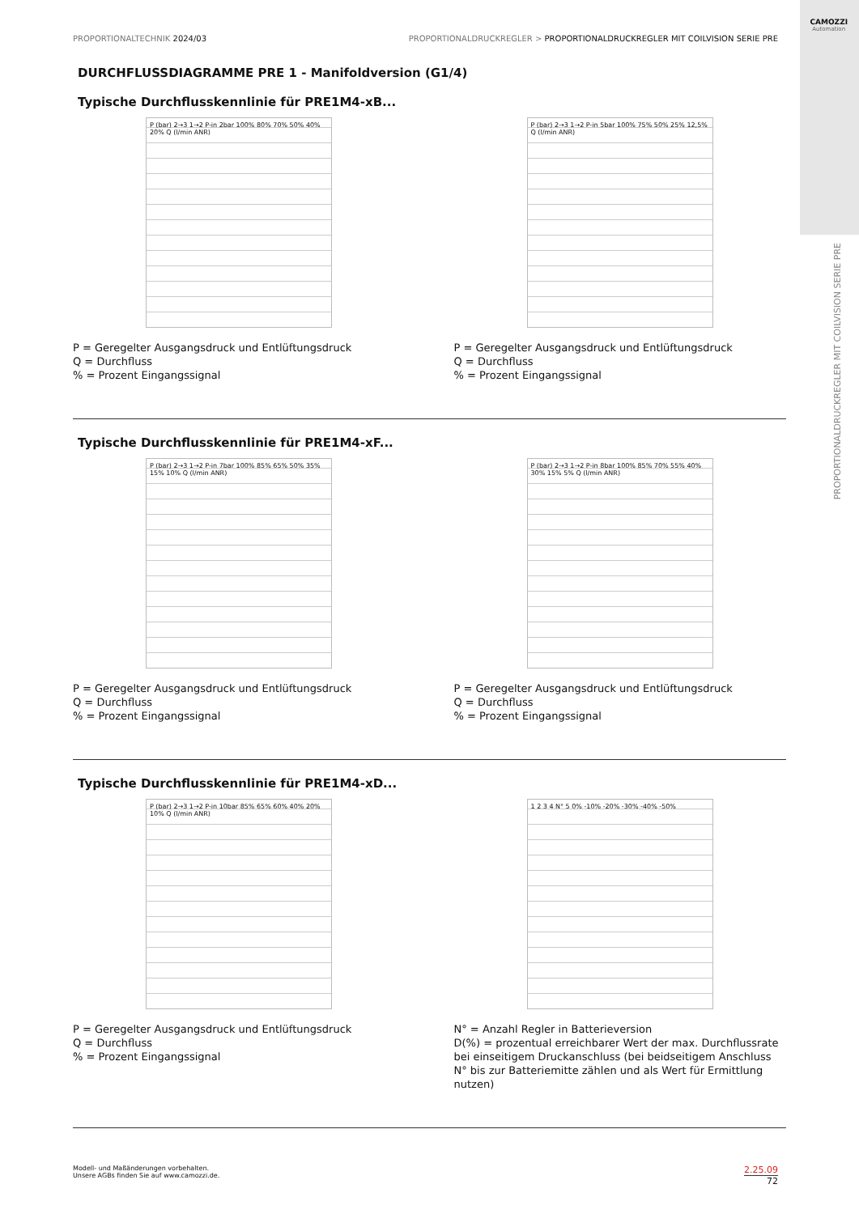CAMOZZI
Automation
PROPORTIONALTECHNIK 2024/03 PROPORTIONALDRUCKREGLER > PROPORTIONALDRUCKREGLER MIT COILVISION SERIE PRE
PROPORTIONALDRUCKREGLER MIT COILVISION SERIE PRE
DURCHFLUSSDIAGRAMME PRE 1 - Manifoldversion (G1/4)
Typische Durchflusskennlinie für PRE1M4-xB...
P (bar) 2→3 1→2 P-in 2bar 100% 80% 70% 50% 40% 20% Q (l/min ANR)
P = Geregelter Ausgangsdruck und Entlüftungsdruck
Q = Durchfluss
% = Prozent Eingangssignal
P (bar) 2→3 1→2 P-in 5bar 100% 75% 50% 25% 12,5% Q (l/min ANR)
P = Geregelter Ausgangsdruck und Entlüftungsdruck
Q = Durchfluss
% = Prozent Eingangssignal
Typische Durchflusskennlinie für PRE1M4-xF...
P (bar) 2→3 1→2 P-in 7bar 100% 85% 65% 50% 35% 15% 10% Q (l/min ANR)
P = Geregelter Ausgangsdruck und Entlüftungsdruck
Q = Durchfluss
% = Prozent Eingangssignal
P (bar) 2→3 1→2 P-in 8bar 100% 85% 70% 55% 40% 30% 15% 5% Q (l/min ANR)
P = Geregelter Ausgangsdruck und Entlüftungsdruck
Q = Durchfluss
% = Prozent Eingangssignal
Typische Durchflusskennlinie für PRE1M4-xD...
P (bar) 2→3 1→2 P-in 10bar 85% 65% 60% 40% 20% 10% Q (l/min ANR)
P = Geregelter Ausgangsdruck und Entlüftungsdruck
Q = Durchfluss
% = Prozent Eingangssignal
1 2 3 4 N° 5 0% -10% -20% -30% -40% -50%
N° = Anzahl Regler in Batterieversion
D(%) = prozentual erreichbarer Wert der max. Durchflussrate bei einseitigem Druckanschluss (bei beidseitigem Anschluss N° bis zur Batteriemitte zählen und als Wert für Ermittlung nutzen)
Modell- und Maßänderungen vorbehalten.
Unsere AGBs finden Sie auf www.camozzi.de.
2.25.09
72